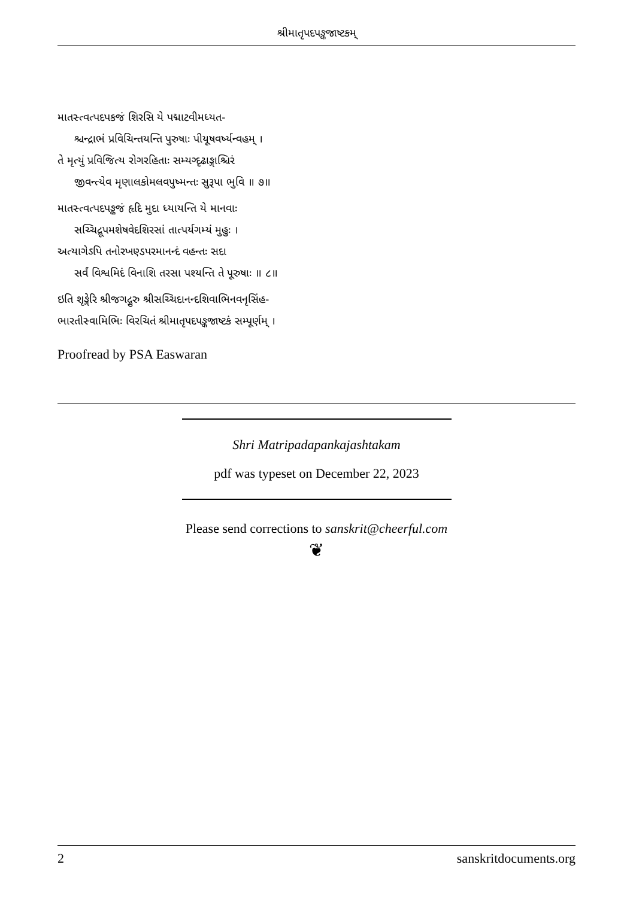શ્રીમાતૃપદપઙ્કજાષ્ટકમ્
માતસ્ત્વત્પદપકજં શિરસિ યે પદ્માટવીમધ્યત-
શ્ચન્દ્રાભં પ્રવિચિન્તયન્તિ પુરુષાઃ પીયૂષવર્ષ્યન્વહમ્ ।
તે મૃત્યું પ્રવિજિત્ય રોગરહિતાઃ સમ્યગ્દૃઢાઙ્ગાશ્ચિરં
જીવન્ત્યેવ મૃણાલકોમલવપુષ્મન્તઃ સુરૂપા ભુવિ ॥ ૭॥
માતસ્ત્વત્પદપઙ્કજં હૃદિ મુદા ધ્યાયન્તિ યે માનવાઃ
સચ્ચિદ્રૂપમશેષવેદશિરસાં તાત્પર્યગમ્યં મુહુઃ ।
અત્યાગેઽપિ તનોરખણ્ડપરમાનન્દં વહન્તઃ સદા
સર્વં વિશ્વમિદં વિનાશિ તરસા પશ્યન્તિ તે પૂરુષાઃ ॥ ૮॥
ઇતિ શૃઙ્ગેરિ શ્રીજગદ્ગુરુ શ્રીસચ્ચિદાનન્દશિવાભિનવનૃસિંહ-
ભારતીસ્વામિભિઃ વિરચિતં શ્રીમાતૃપદપઙ્કજાષ્ટકં સમ્પૂર્ણમ્ ।
Proofread by PSA Easwaran
Shri Matripadapankajashtakam
pdf was typeset on December 22, 2023
Please send corrections to sanskrit@cheerful.com
❦
2 sanskritdocuments.org